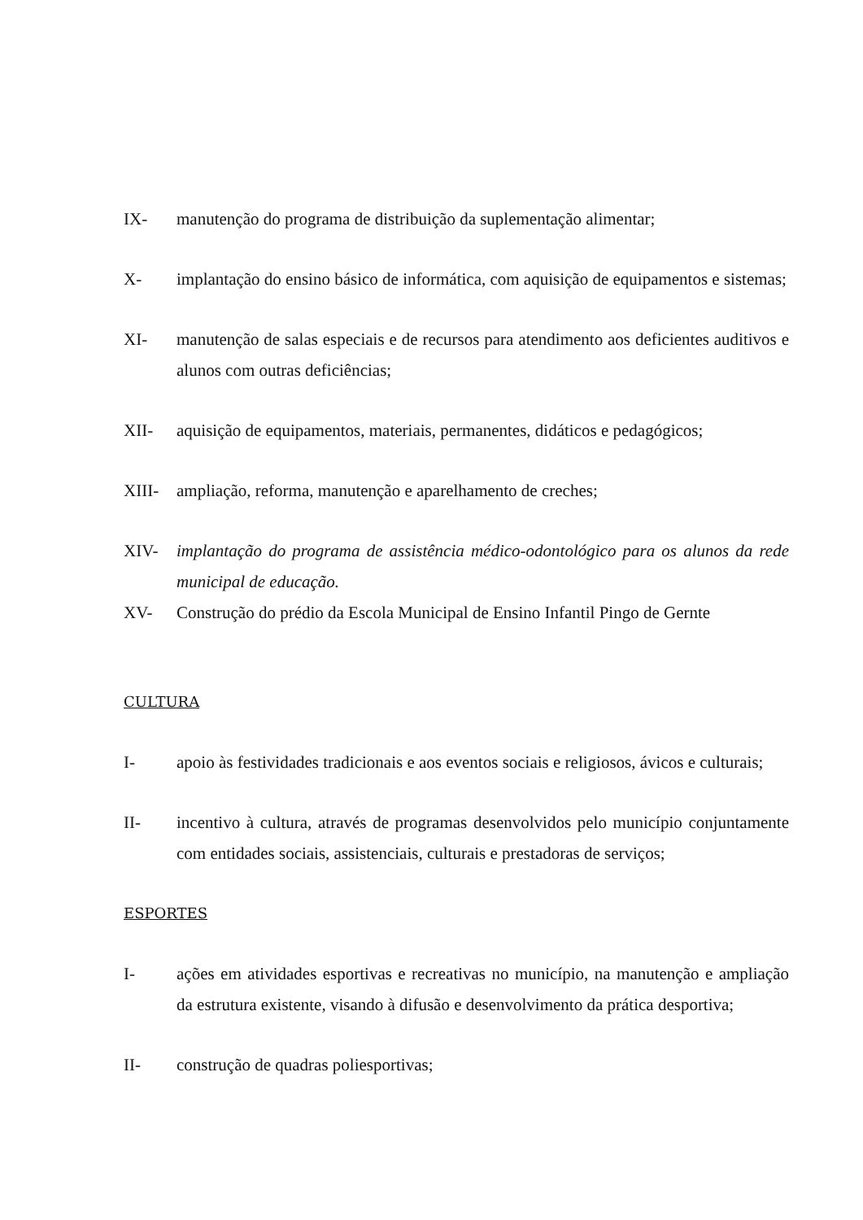IX- manutenção do programa de distribuição da suplementação alimentar;
X- implantação do ensino básico de informática, com aquisição de equipamentos e sistemas;
XI- manutenção de salas especiais e de recursos para atendimento aos deficientes auditivos e alunos com outras deficiências;
XII- aquisição de equipamentos, materiais, permanentes, didáticos e pedagógicos;
XIII- ampliação, reforma, manutenção e aparelhamento de creches;
XIV- implantação do programa de assistência médico-odontológico para os alunos da rede municipal de educação.
XV- Construção do prédio da Escola Municipal de Ensino Infantil Pingo de Gernte
CULTURA
I- apoio às festividades tradicionais e aos eventos sociais e religiosos, ávicos e culturais;
II- incentivo à cultura, através de programas desenvolvidos pelo município conjuntamente com entidades sociais, assistenciais, culturais e prestadoras de serviços;
ESPORTES
I- ações em atividades esportivas e recreativas no município, na manutenção e ampliação da estrutura existente, visando à difusão e desenvolvimento da prática desportiva;
II- construção de quadras poliesportivas;